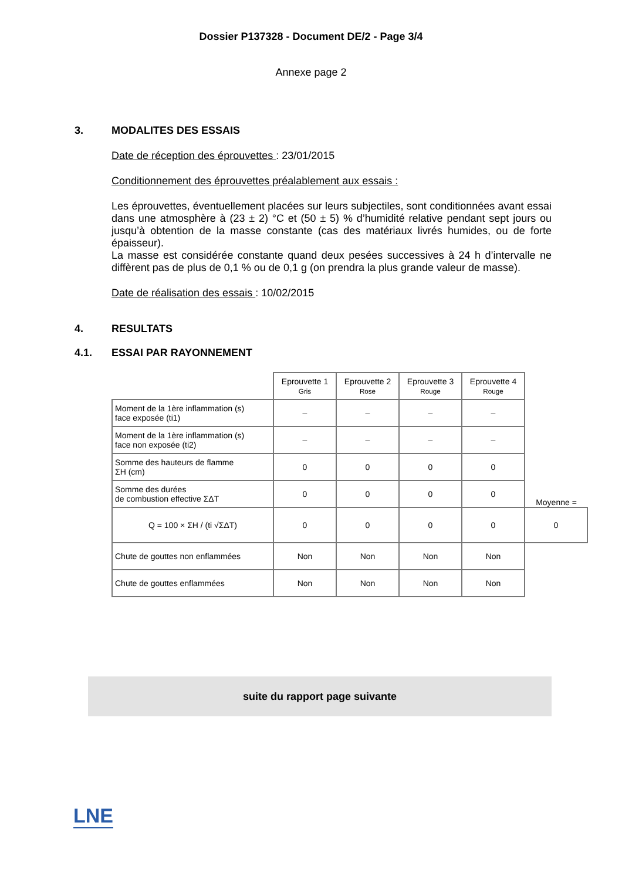Dossier P137328 - Document DE/2 - Page 3/4
Annexe page 2
3. MODALITES DES ESSAIS
Date de réception des éprouvettes : 23/01/2015
Conditionnement des éprouvettes préalablement aux essais :
Les éprouvettes, éventuellement placées sur leurs subjectiles, sont conditionnées avant essai dans une atmosphère à (23 ± 2) °C et (50 ± 5) % d’humidité relative pendant sept jours ou jusqu’à obtention de la masse constante (cas des matériaux livrés humides, ou de forte épaisseur).
La masse est considérée constante quand deux pesées successives à 24 h d’intervalle ne diffèrent pas de plus de 0,1 % ou de 0,1 g (on prendra la plus grande valeur de masse).
Date de réalisation des essais : 10/02/2015
4. RESULTATS
4.1. ESSAI PAR RAYONNEMENT
| | Eprouvette 1 Gris | Eprouvette 2 Rose | Eprouvette 3 Rouge | Eprouvette 4 Rouge | |
| Moment de la 1ère inflammation (s) face exposée (ti1) | – | – | – | – | |
| Moment de la 1ère inflammation (s) face non exposée (ti2) | – | – | – | – | |
| Somme des hauteurs de flamme ΣH (cm) | 0 | 0 | 0 | 0 | |
| Somme des durées de combustion effective ΣΔT | 0 | 0 | 0 | 0 | Moyenne = |
| Q = 100 × ΣH / (ti √ΣΔT) | 0 | 0 | 0 | 0 | 0 |
| Chute de gouttes non enflammées | Non | Non | Non | Non | |
| Chute de gouttes enflammées | Non | Non | Non | Non | |
suite du rapport page suivante
LNE